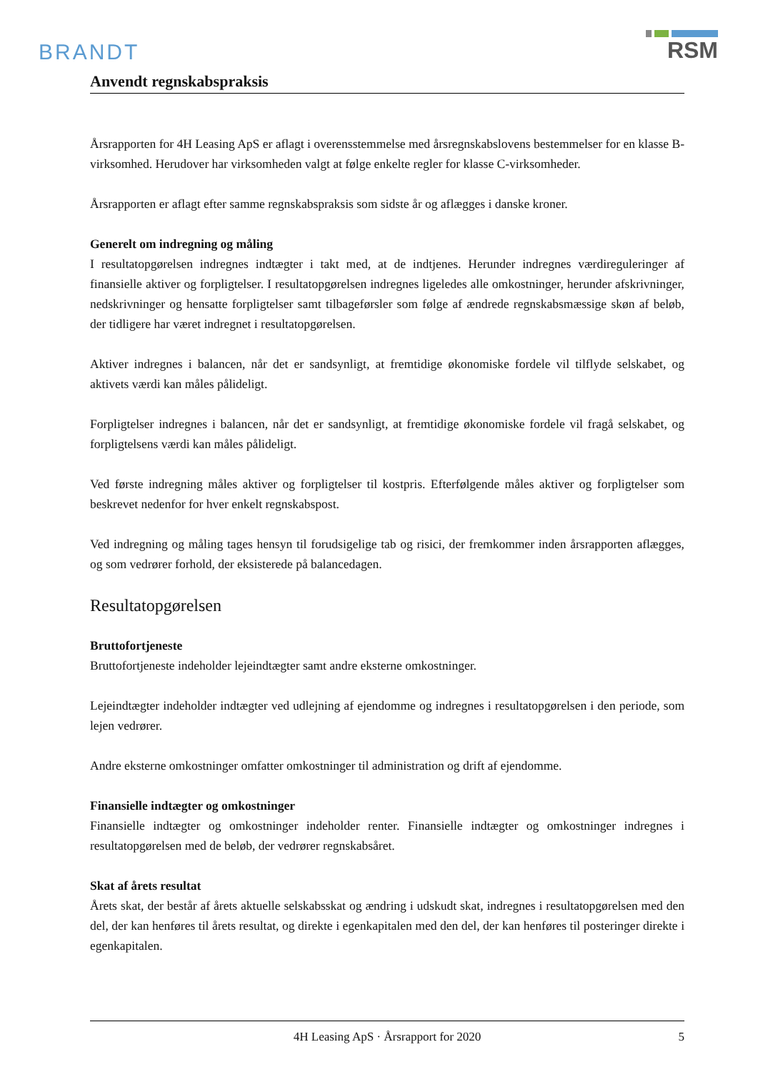BRANDT
RSM
Anvendt regnskabspraksis
Årsrapporten for 4H Leasing ApS er aflagt i overensstemmelse med årsregnskabslovens bestemmelser for en klasse B-virksomhed. Herudover har virksomheden valgt at følge enkelte regler for klasse C-virksomheder.
Årsrapporten er aflagt efter samme regnskabspraksis som sidste år og aflægges i danske kroner.
Generelt om indregning og måling
I resultatopgørelsen indregnes indtægter i takt med, at de indtjenes. Herunder indregnes værdireguleringer af finansielle aktiver og forpligtelser. I resultatopgørelsen indregnes ligeledes alle omkostninger, herunder afskrivninger, nedskrivninger og hensatte forpligtelser samt tilbageførsler som følge af ændrede regnskabsmæssige skøn af beløb, der tidligere har været indregnet i resultatopgørelsen.
Aktiver indregnes i balancen, når det er sandsynligt, at fremtidige økonomiske fordele vil tilflyde selskabet, og aktivets værdi kan måles pålideligt.
Forpligtelser indregnes i balancen, når det er sandsynligt, at fremtidige økonomiske fordele vil fragå selskabet, og forpligtelsens værdi kan måles pålideligt.
Ved første indregning måles aktiver og forpligtelser til kostpris. Efterfølgende måles aktiver og forpligtelser som beskrevet nedenfor for hver enkelt regnskabspost.
Ved indregning og måling tages hensyn til forudsigelige tab og risici, der fremkommer inden årsrapporten aflægges, og som vedrører forhold, der eksisterede på balancedagen.
Resultatopgørelsen
Bruttofortjeneste
Bruttofortjeneste indeholder lejeindtægter samt andre eksterne omkostninger.
Lejeindtægter indeholder indtægter ved udlejning af ejendomme og indregnes i resultatopgørelsen i den periode, som lejen vedrører.
Andre eksterne omkostninger omfatter omkostninger til administration og drift af ejendomme.
Finansielle indtægter og omkostninger
Finansielle indtægter og omkostninger indeholder renter. Finansielle indtægter og omkostninger indregnes i resultatopgørelsen med de beløb, der vedrører regnskabsåret.
Skat af årets resultat
Årets skat, der består af årets aktuelle selskabsskat og ændring i udskudt skat, indregnes i resultatopgørelsen med den del, der kan henføres til årets resultat, og direkte i egenkapitalen med den del, der kan henføres til posteringer direkte i egenkapitalen.
4H Leasing ApS · Årsrapport for 2020 5